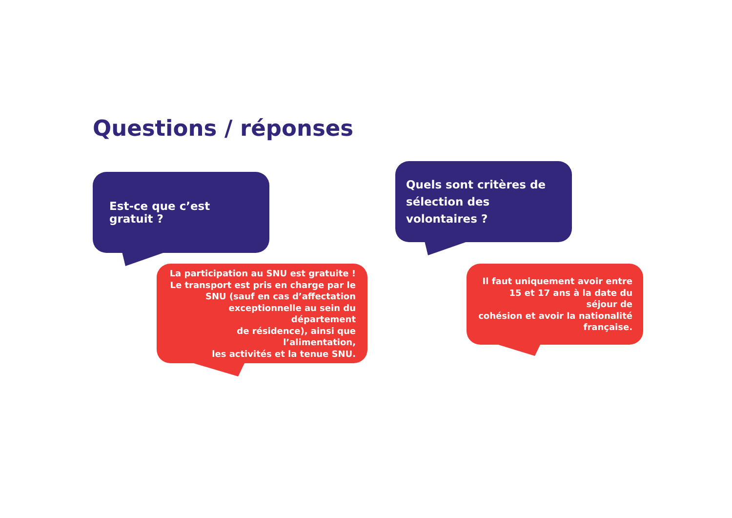Questions / réponses
Est-ce que c’est gratuit ?
La participation au SNU est gratuite !
Le transport est pris en charge par le
SNU (sauf en cas d’affectation
exceptionnelle au sein du département
de résidence), ainsi que l’alimentation,
les activités et la tenue SNU.
Quels sont critères de
sélection des volontaires ?
Il faut uniquement avoir entre
15 et 17 ans à la date du séjour de
cohésion et avoir la nationalité
française.